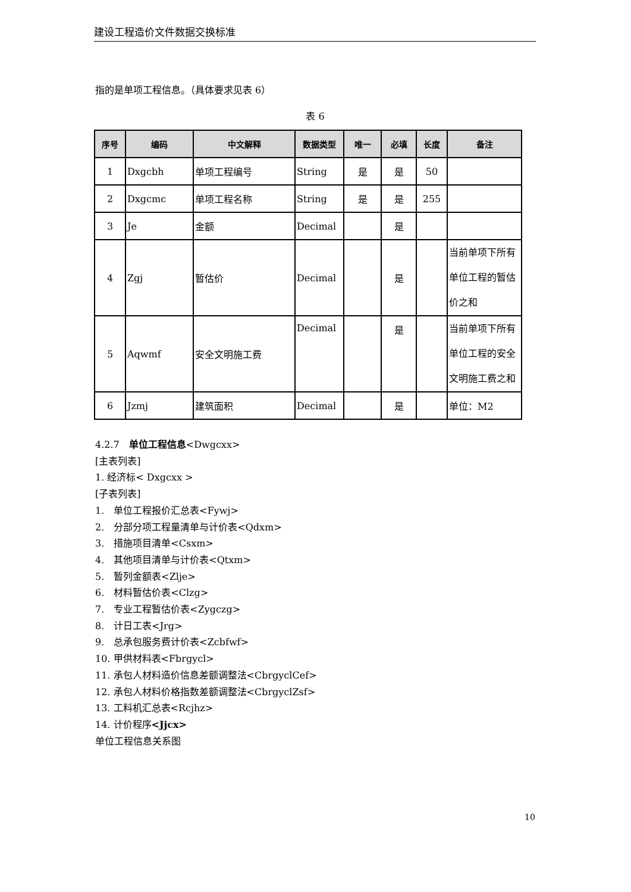建设工程造价文件数据交换标准
指的是单项工程信息。（具体要求见表 6）
表 6
| 序号 | 编码 | 中文解释 | 数据类型 | 唯一 | 必填 | 长度 | 备注 |
| --- | --- | --- | --- | --- | --- | --- | --- |
| 1 | Dxgcbh | 单项工程编号 | String | 是 | 是 | 50 | |
| 2 | Dxgcmc | 单项工程名称 | String | 是 | 是 | 255 | |
| 3 | Je | 金额 | Decimal | | 是 | | |
| 4 | Zgj | 暂估价 | Decimal | | 是 | | 当前单项下所有单位工程的暂估价之和 |
| 5 | Aqwmf | 安全文明施工费 | Decimal | | 是 | | 当前单项下所有单位工程的安全文明施工费之和 |
| 6 | Jzmj | 建筑面积 | Decimal | | 是 | | 单位：M2 |
4.2.7　单位工程信息<Dwgcxx>
[主表列表]
1. 经济标< Dxgcxx >
[子表列表]
1.　单位工程报价汇总表<Fywj>
2.　分部分项工程量清单与计价表<Qdxm>
3.　措施项目清单<Csxm>
4.　其他项目清单与计价表<Qtxm>
5.　暂列金额表<Zlje>
6.　材料暂估价表<Clzg>
7.　专业工程暂估价表<Zygczg>
8.　计日工表<Jrg>
9.　总承包服务费计价表<Zcbfwf>
10. 甲供材料表<Fbrgycl>
11. 承包人材料造价信息差额调整法<CbrgyclCef>
12. 承包人材料价格指数差额调整法<CbrgyclZsf>
13. 工料机汇总表<Rcjhz>
14. 计价程序<Jjcx>
单位工程信息关系图
10